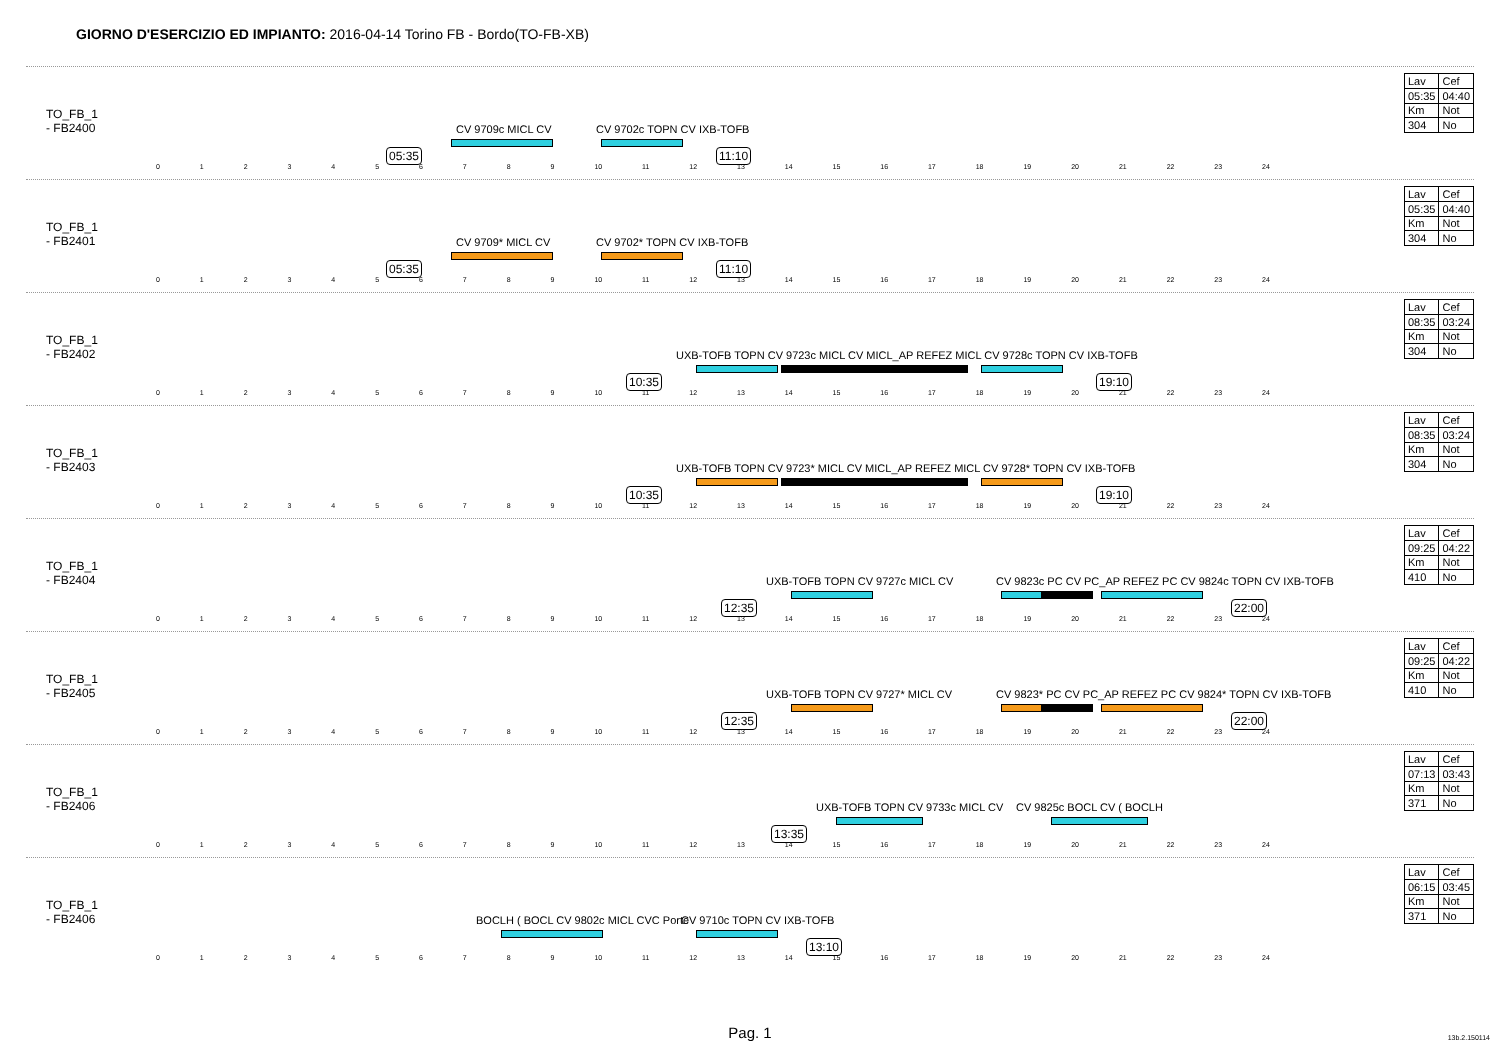GIORNO D'ESERCIZIO ED IMPIANTO: 2016-04-14 Torino FB - Bordo(TO-FB-XB)
TO_FB_1
- FB2400
05:35
CV 9709c MICL CV CV 9702c TOPN CV IXB-TOFB
11:10
0 1 2 3 4 5 6 7 8 9 10 11 12 13 14 15 16 17 18 19 20 21 22 23 24
| Lav | Cef |
| 05:35 | 04:40 |
| Km | Not |
| 304 | No |
TO_FB_1
- FB2401
05:35
CV 9709* MICL CV CV 9702* TOPN CV IXB-TOFB
11:10
0 1 2 3 4 5 6 7 8 9 10 11 12 13 14 15 16 17 18 19 20 21 22 23 24
| Lav | Cef |
| 05:35 | 04:40 |
| Km | Not |
| 304 | No |
TO_FB_1
- FB2402
10:35
UXB-TOFB TOPN CV 9723c MICL CV MICL_AP REFEZ MICL CV 9728c TOPN CV IXB-TOFB
19:10
0 1 2 3 4 5 6 7 8 9 10 11 12 13 14 15 16 17 18 19 20 21 22 23 24
| Lav | Cef |
| 08:35 | 03:24 |
| Km | Not |
| 304 | No |
TO_FB_1
- FB2403
10:35
UXB-TOFB TOPN CV 9723* MICL CV MICL_AP REFEZ MICL CV 9728* TOPN CV IXB-TOFB
19:10
0 1 2 3 4 5 6 7 8 9 10 11 12 13 14 15 16 17 18 19 20 21 22 23 24
| Lav | Cef |
| 08:35 | 03:24 |
| Km | Not |
| 304 | No |
TO_FB_1
- FB2404
12:35
UXB-TOFB TOPN CV 9727c MICL CV
CV 9823c PC CV PC_AP REFEZ PC CV 9824c TOPN CV IXB-TOFB
22:00
0 1 2 3 4 5 6 7 8 9 10 11 12 13 14 15 16 17 18 19 20 21 22 23 24
| Lav | Cef |
| 09:25 | 04:22 |
| Km | Not |
| 410 | No |
TO_FB_1
- FB2405
12:35
UXB-TOFB TOPN CV 9727* MICL CV
CV 9823* PC CV PC_AP REFEZ PC CV 9824* TOPN CV IXB-TOFB
22:00
0 1 2 3 4 5 6 7 8 9 10 11 12 13 14 15 16 17 18 19 20 21 22 23 24
| Lav | Cef |
| 09:25 | 04:22 |
| Km | Not |
| 410 | No |
TO_FB_1
- FB2406
13:35
UXB-TOFB TOPN CV 9733c MICL CV CV 9825c BOCL CV ( BOCLH
0 1 2 3 4 5 6 7 8 9 10 11 12 13 14 15 16 17 18 19 20 21 22 23 24
| Lav | Cef |
| 07:13 | 03:43 |
| Km | Not |
| 371 | No |
TO_FB_1
- FB2406
BOCLH ( BOCL CV 9802c MICL CVC Porte
CV 9710c TOPN CV IXB-TOFB
13:10
0 1 2 3 4 5 6 7 8 9 10 11 12 13 14 15 16 17 18 19 20 21 22 23 24
| Lav | Cef |
| 06:15 | 03:45 |
| Km | Not |
| 371 | No |
Pag. 1
13b.2.150114